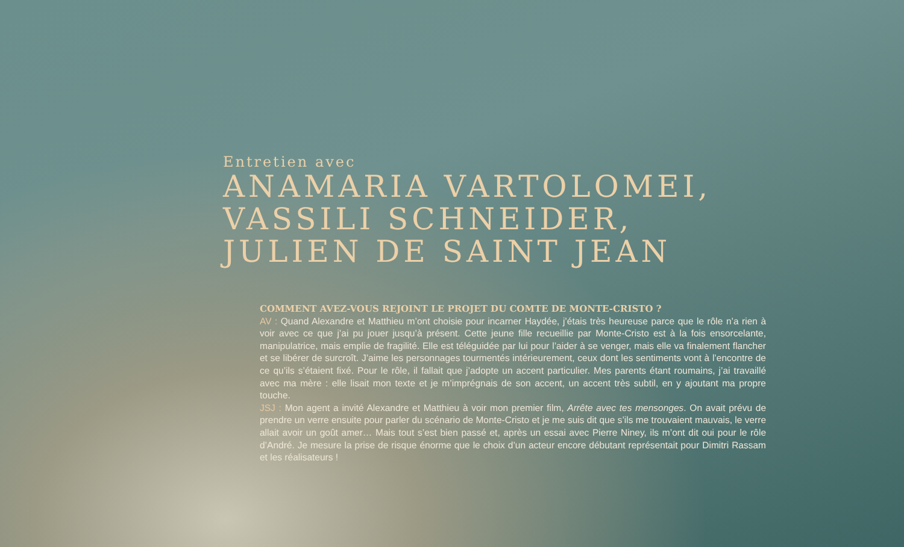Entretien avec
ANAMARIA VARTOLOMEI,
VASSILI SCHNEIDER,
JULIEN DE SAINT JEAN
COMMENT AVEZ-VOUS REJOINT LE PROJET DU COMTE DE MONTE-CRISTO ?
AV : Quand Alexandre et Matthieu m’ont choisie pour incarner Haydée, j’étais très heureuse parce que le rôle n’a rien à voir avec ce que j’ai pu jouer jusqu’à présent. Cette jeune fille recueillie par Monte-Cristo est à la fois ensorcelante, manipulatrice, mais emplie de fragilité. Elle est téléguidée par lui pour l’aider à se venger, mais elle va finalement flancher et se libérer de surcroît. J’aime les personnages tourmentés intérieurement, ceux dont les sentiments vont à l’encontre de ce qu’ils s’étaient fixé. Pour le rôle, il fallait que j’adopte un accent particulier. Mes parents étant roumains, j’ai travaillé avec ma mère : elle lisait mon texte et je m’imprégnais de son accent, un accent très subtil, en y ajoutant ma propre touche.
JSJ : Mon agent a invité Alexandre et Matthieu à voir mon premier film, Arrête avec tes mensonges. On avait prévu de prendre un verre ensuite pour parler du scénario de Monte-Cristo et je me suis dit que s’ils me trouvaient mauvais, le verre allait avoir un goût amer… Mais tout s’est bien passé et, après un essai avec Pierre Niney, ils m’ont dit oui pour le rôle d’André. Je mesure la prise de risque énorme que le choix d’un acteur encore débutant représentait pour Dimitri Rassam et les réalisateurs !